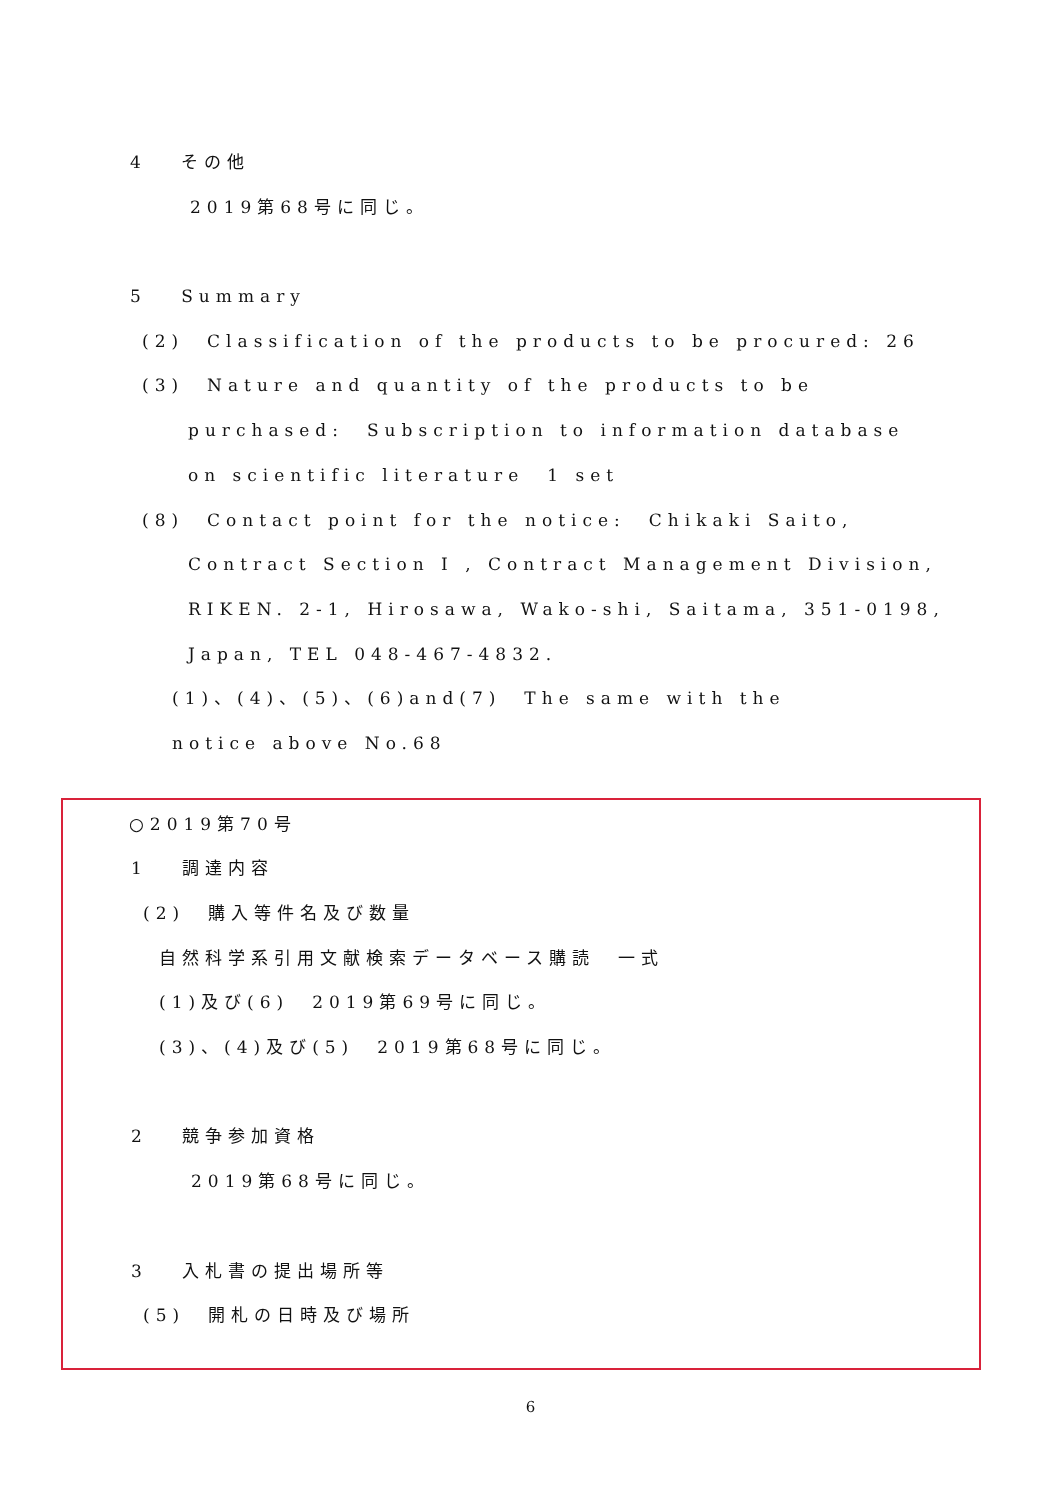4　 その他
2019第68号に同じ。
5　 Summary
(2)　Classification of the products to be procured: 26
(3)　Nature and quantity of the products to be
purchased:　Subscription to information database
on scientific literature　1 set
(8)　Contact point for the notice:　Chikaki Saito,
Contract Section I , Contract Management Division,
RIKEN. 2-1, Hirosawa, Wako-shi, Saitama, 351-0198,
Japan, TEL 048-467-4832.
(1)、(4)、(5)、(6)and(7)　The same with the
notice above No.68
○2019第70号
1　 調達内容
(2)　購入等件名及び数量
自然科学系引用文献検索データベース購読　一式
(1)及び(6)　2019第69号に同じ。
(3)、(4)及び(5)　2019第68号に同じ。
2　 競争参加資格
2019第68号に同じ。
3　 入札書の提出場所等
(5)　開札の日時及び場所
6